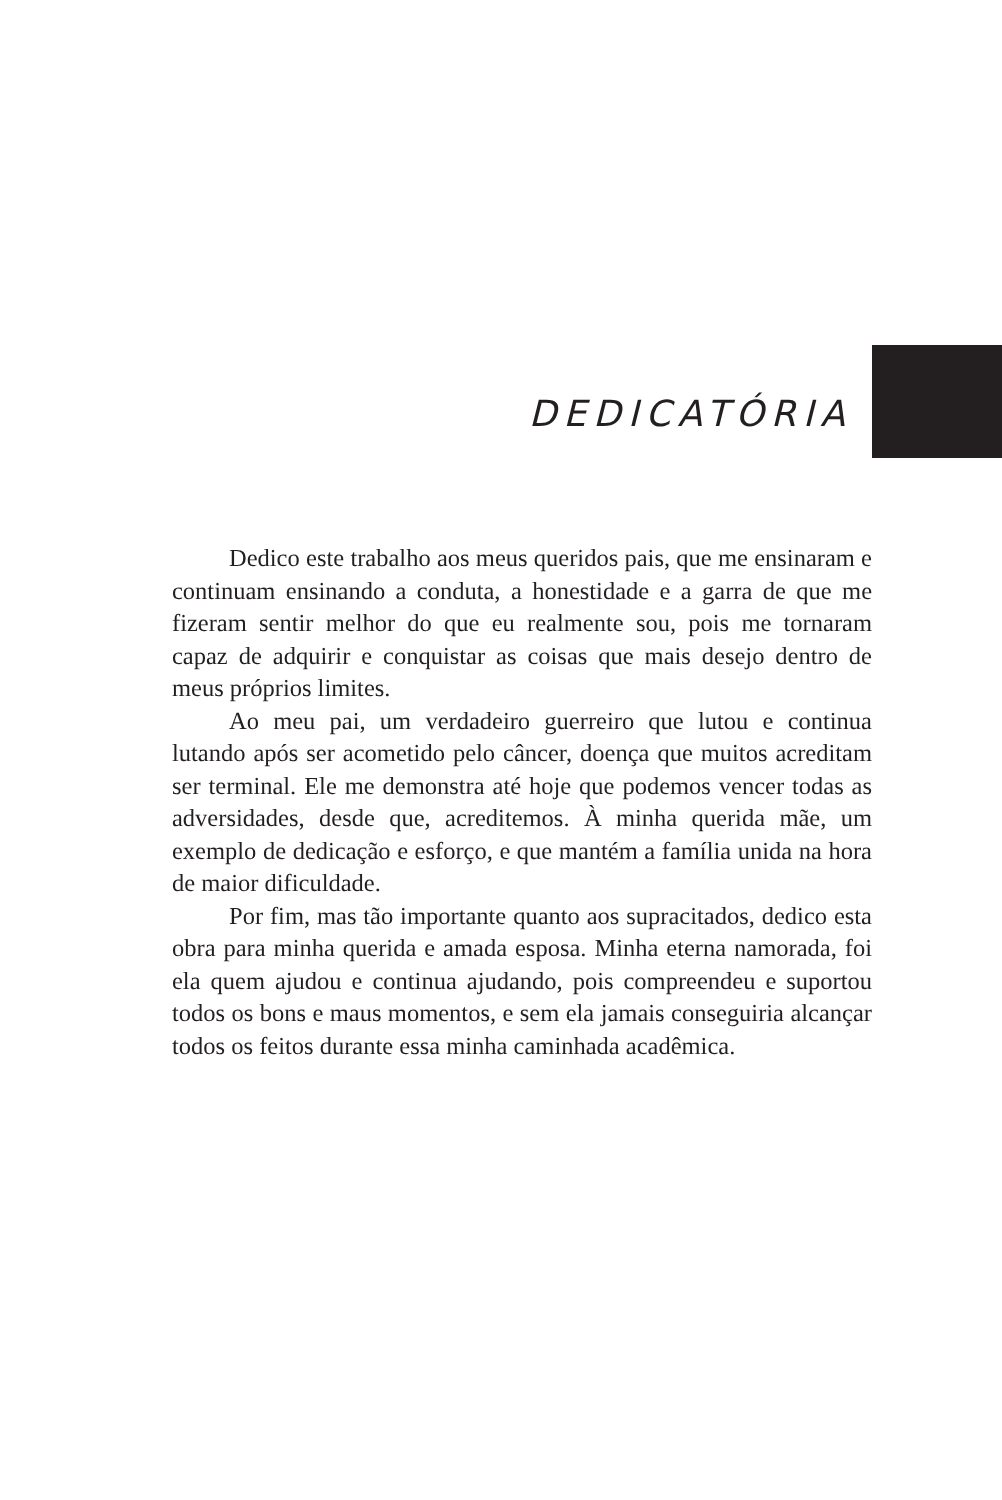DEDICATÓRIA
Dedico este trabalho aos meus queridos pais, que me ensinaram e continuam ensinando a conduta, a honestidade e a garra de que me fizeram sentir melhor do que eu realmente sou, pois me tornaram capaz de adquirir e conquistar as coisas que mais desejo dentro de meus próprios limites.
Ao meu pai, um verdadeiro guerreiro que lutou e continua lutando após ser acometido pelo câncer, doença que muitos acreditam ser terminal. Ele me demonstra até hoje que podemos vencer todas as adversidades, desde que, acreditemos. À minha querida mãe, um exemplo de dedicação e esforço, e que mantém a família unida na hora de maior dificuldade.
Por fim, mas tão importante quanto aos supracitados, dedico esta obra para minha querida e amada esposa. Minha eterna namorada, foi ela quem ajudou e continua ajudando, pois compreendeu e suportou todos os bons e maus momentos, e sem ela jamais conseguiria alcançar todos os feitos durante essa minha caminhada acadêmica.